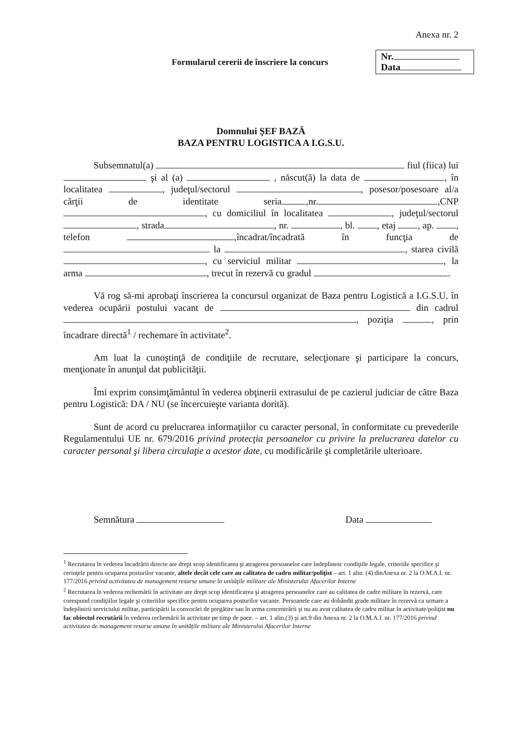Anexa nr. 2
Formularul cererii de înscriere la concurs
Nr.
Data
Domnului ŞEF BAZĂ
BAZA PENTRU LOGISTICA A I.G.S.U.
Subsemnatul(a) fiul (fiica) lui şi al (a) , născut(ă) la data de , în localitatea , judeţul/sectorul , posesor/posesoare al/a cărţii de identitate seria ,nr. ,CNP , cu domiciliul în localitatea , judeţul/sectorul , strada , nr. , bl. , etaj , ap. , telefon ,încadrat/încadrată în funcţia de la , starea civilă , cu serviciul militar , la arma , trecut în rezervă cu gradul .
Vă rog să-mi aprobaţi înscrierea la concursul organizat de Baza pentru Logistică a I.G.S.U. în vederea ocupării postului vacant de din cadrul , poziţia , prin încadrare directă<sup>1</sup> / rechemare în activitate<sup>2</sup>.
Am luat la cunoştinţă de condiţiile de recrutare, selecţionare şi participare la concurs, menţionate în anunţul dat publicităţii.
Îmi exprim consimţământul în vederea obţinerii extrasului de pe cazierul judiciar de către Baza pentru Logistică: DA / NU (se încercuieşte varianta dorită).
Sunt de acord cu prelucrarea informaţiilor cu caracter personal, în conformitate cu prevederile Regulamentului UE nr. 679/2016 privind protecţia persoanelor cu privire la prelucrarea datelor cu caracter personal şi libera circulaţie a acestor date, cu modificările şi completările ulterioare.
Semnătura Data
<sup>1</sup> Recrutarea în vederea încadrării directe are drept scop identificarea şi atragerea persoanelor care îndeplinesc condiţiile legale, criteriile specifice şi cerinţele pentru ocuparea posturilor vacante, altele decât cele care au calitatea de cadru militar/poliţist – art. 1 alin. (4) dinAnexa nr. 2 la O.M.A.I. nr. 177/2016 privind activitatea de management resurse umane în unităţile militare ale Ministerului Afacerilor Interne
<sup>2</sup> Recrutarea în vederea rechemării în activitate are drept scop identificarea şi atragerea persoanelor care au calitatea de cadre militare în rezervă, care corespund condiţiilor legale şi criteriilor specifice pentru ocuparea posturilor vacante. Persoanele care au dobândit grade militare în rezervă ca urmare a îndeplinirii serviciului militar, participării la convocări de pregătire sau în urma concentrării şi nu au avut calitatea de cadru militar în activitate/poliţist nu fac obiectul recrutării în vederea rechemării în activitate pe timp de pace. – art. 1 alin.(3) şi art.9 din Anexa nr. 2 la O.M.A.I. nr. 177/2016 privind activitatea de management resurse umane în unităţile militare ale Ministerului Afacerilor Interne